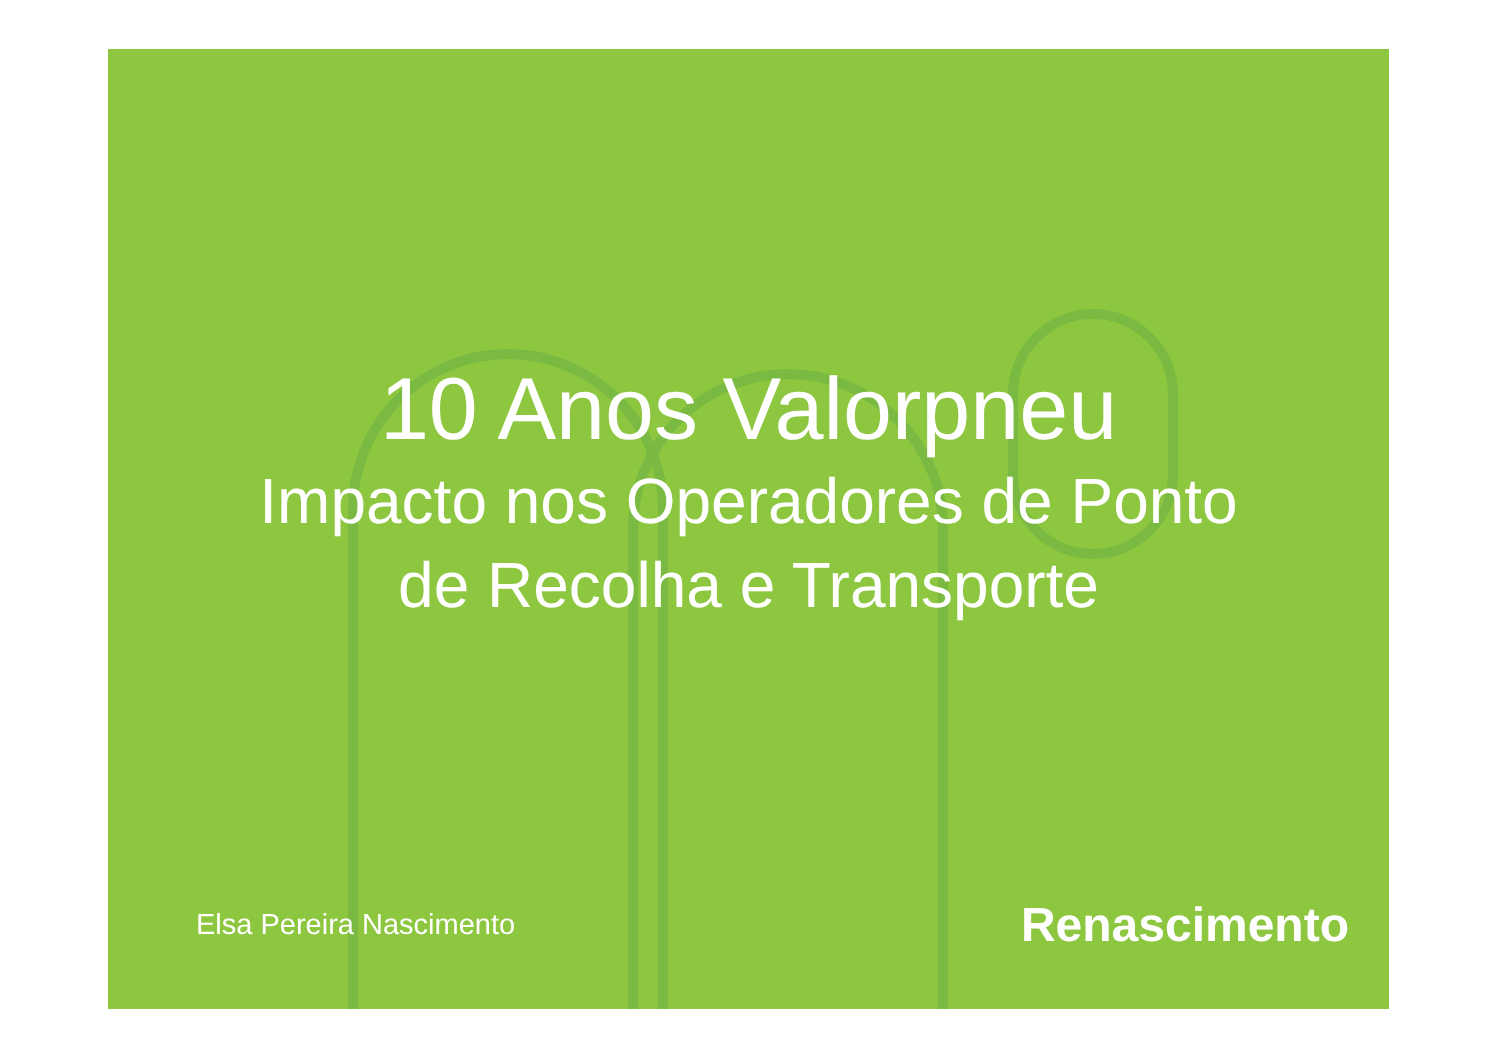10 Anos Valorpneu
Impacto nos Operadores de Ponto
de Recolha e Transporte
Elsa Pereira Nascimento Renascimento